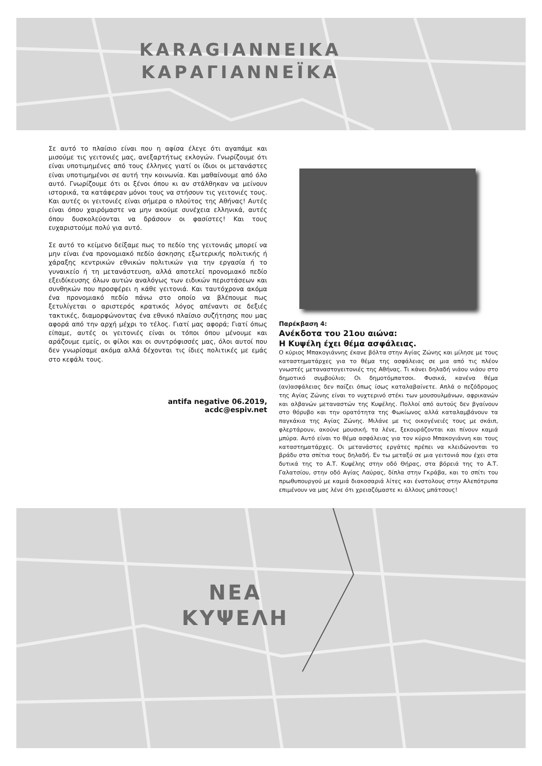KARAGIANNEIKA
ΚΑΡΑΓΙΑΝΝΕΪΚΑ
Σε αυτό το πλαίσιο είναι που η αφίσα έλεγε ότι αγαπάμε και μισούμε τις γειτονιές μας, ανεξαρτήτως εκλογών. Γνωρίζουμε ότι είναι υποτιμημένες από τους έλληνες γιατί οι ίδιοι οι μετανάστες είναι υποτιμημένοι σε αυτή την κοινωνία. Και μαθαίνουμε από όλο αυτό. Γνωρίζουμε ότι οι ξένοι όπου κι αν στάλθηκαν να μείνουν ιστορικά, τα κατάφεραν μόνοι τους να στήσουν τις γειτονιές τους. Και αυτές οι γειτονιές είναι σήμερα ο πλούτος της Αθήνας! Αυτές είναι όπου χαιρόμαστε να μην ακούμε συνέχεια ελληνικά, αυτές όπου δυσκολεύονται να δράσουν οι φασίστες! Και τους ευχαριστούμε πολύ για αυτό.
Σε αυτό το κείμενο δείξαμε πως το πεδίο της γειτονιάς μπορεί να μην είναι ένα προνομιακό πεδίο άσκησης εξωτερικής πολιτικής ή χάραξης κεντρικών εθνικών πολιτικών για την εργασία ή το γυναικείο ή τη μετανάστευση, αλλά αποτελεί προνομιακό πεδίο εξειδίκευσης όλων αυτών αναλόγως των ειδικών περιστάσεων και συνθηκών που προσφέρει η κάθε γειτονιά. Και ταυτόχρονα ακόμα ένα προνομιακό πεδίο πάνω στο οποίο να βλέπουμε πως ξετυλίγεται ο αριστερός κρατικός λόγος απέναντι σε δεξιές τακτικές, διαμορφώνοντας ένα εθνικό πλαίσιο συζήτησης που μας αφορά από την αρχή μέχρι το τέλος. Γιατί μας αφορά; Γιατί όπως είπαμε, αυτές οι γειτονιές είναι οι τόποι όπου μένουμε και αράζουμε εμείς, οι φίλοι και οι συντρόφισσές μας, όλοι αυτοί που δεν γνωρίσαμε ακόμα αλλά δέχονται τις ίδιες πολιτικές με εμάς στο κεφάλι τους.
antifa negative 06.2019, acdc@espiv.net
Παρέκβαση 4:
Ανέκδοτα του 21ου αιώνα:
Η Κυψέλη έχει θέμα ασφάλειας.
Ο κύριος Μπακογιάννης έκανε βόλτα στην Αγίας Ζώνης και μίλησε με τους καταστηματάρχες για το θέμα της ασφάλειας σε μια από τις πλέον γνωστές μεταναστογειτονιές της Αθήνας. Τι κάνει δηλαδή νιάου νιάου στο δημοτικό συμβούλιο; Οι δημοτόμπατσοι. Φυσικά, κανένα θέμα (αν)ασφάλειας δεν παίζει όπως ίσως καταλαβαίνετε. Απλά ο πεζόδρομος της Αγίας Ζώνης είναι το νυχτερινό στέκι των μουσουλμάνων, αφρικανών και αλβανών μεταναστών της Κυψέλης. Πολλοί από αυτούς δεν βγαίνουν στο θόρυβο και την ορατότητα της Φωκίωνος αλλά καταλαμβάνουν τα παγκάκια της Αγίας Ζώνης. Μιλάνε με τις οικογένειές τους με σκάιπ, φλερτάρουν, ακούνε μουσική, τα λένε, ξεκουράζονται και πίνουν καμιά μπύρα. Αυτό είναι το θέμα ασφάλειας για τον κύριο Μπακογιάννη και τους καταστηματάρχες. Οι μετανάστες εργάτες πρέπει να κλειδώνονται το βράδυ στα σπίτια τους δηλαδή. Εν τω μεταξύ σε μια γειτονιά που έχει στα δυτικά της το Α.Τ. Κυψέλης στην οδό Θήρας, στα βόρειά της το Α.Τ. Γαλατσίου, στην οδό Αγίας Λαύρας, δίπλα στην Γκράβα, και το σπίτι του πρωθυπουργού με καμιά διακοσαριά λίτες και ένστολους στην Αλεπότρυπα επιμένουν να μας λένε ότι χρειαζόμαστε κι άλλους μπάτσους!
ΝΕΑ
ΚΥΨΕΛΗ